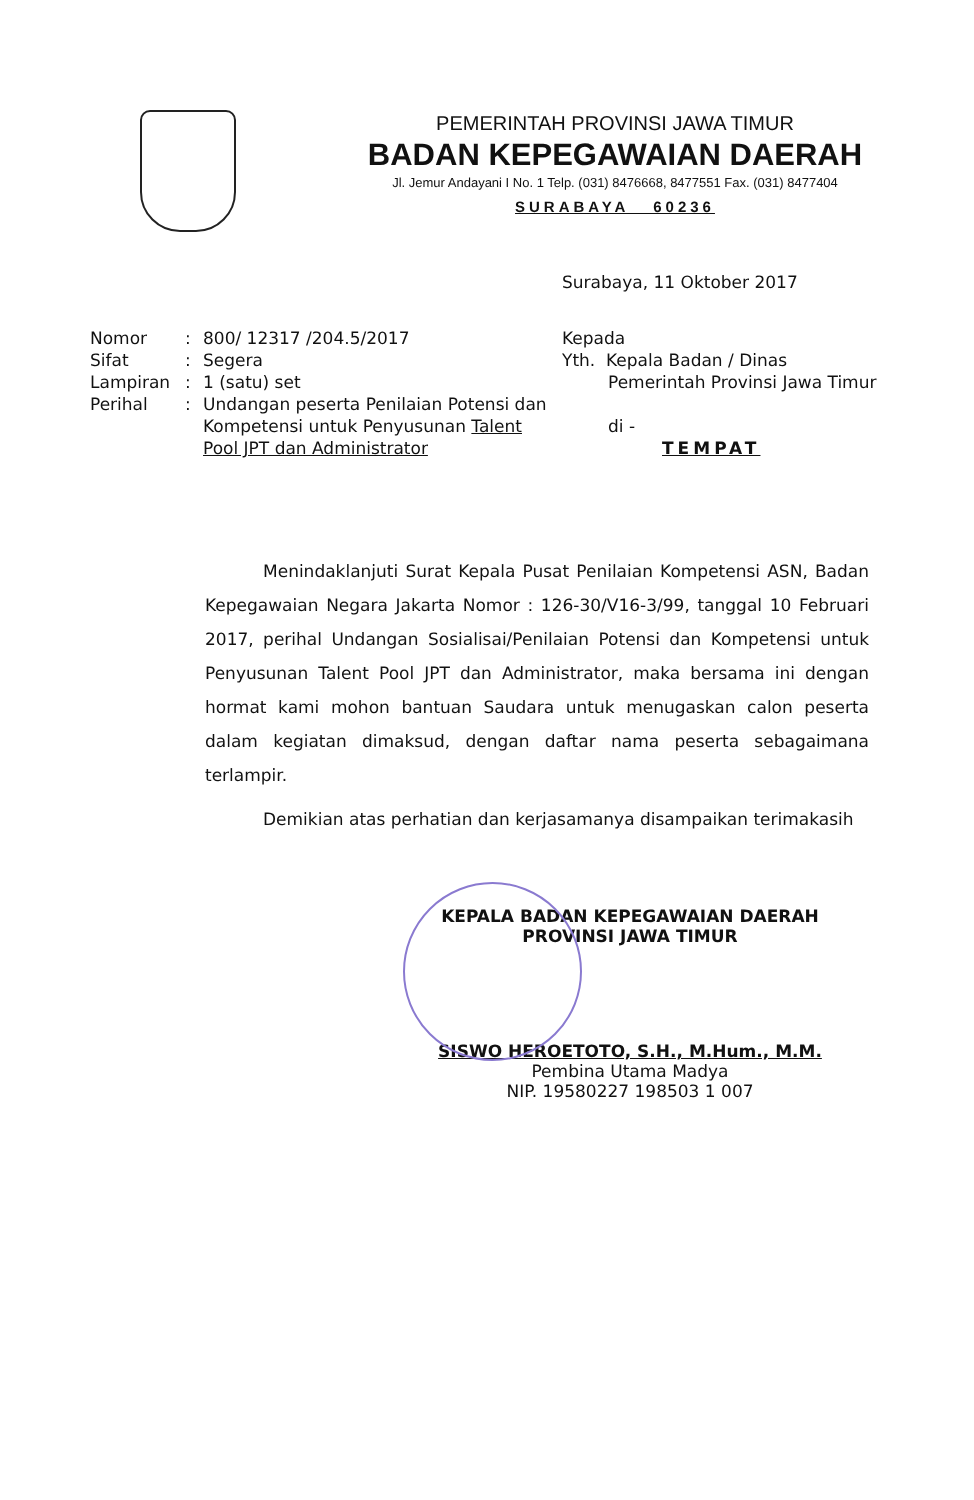PEMERINTAH PROVINSI JAWA TIMUR
BADAN KEPEGAWAIAN DAERAH
Jl. Jemur Andayani I No. 1 Telp. (031) 8476668, 8477551 Fax. (031) 8477404
SURABAYA 60236
Surabaya, 11 Oktober 2017
| Nomor | : | 800/ 12317 /204.5/2017 |
| Sifat | : | Segera |
| Lampiran | : | 1 (satu) set |
| Perihal | : | Undangan peserta Penilaian Potensi dan Kompetensi untuk Penyusunan Talent Pool JPT dan Administrator |
Kepada
Yth. Kepala Badan / Dinas
Pemerintah Provinsi Jawa Timur
di -
TEMPAT
Menindaklanjuti Surat Kepala Pusat Penilaian Kompetensi ASN, Badan Kepegawaian Negara Jakarta Nomor : 126-30/V16-3/99, tanggal 10 Februari 2017, perihal Undangan Sosialisai/Penilaian Potensi dan Kompetensi untuk Penyusunan Talent Pool JPT dan Administrator, maka bersama ini dengan hormat kami mohon bantuan Saudara untuk menugaskan calon peserta dalam kegiatan dimaksud, dengan daftar nama peserta sebagaimana terlampir.
Demikian atas perhatian dan kerjasamanya disampaikan terimakasih
KEPALA BADAN KEPEGAWAIAN DAERAH
PROVINSI JAWA TIMUR
SISWO HEROETOTO, S.H., M.Hum., M.M.
Pembina Utama Madya
NIP. 19580227 198503 1 007